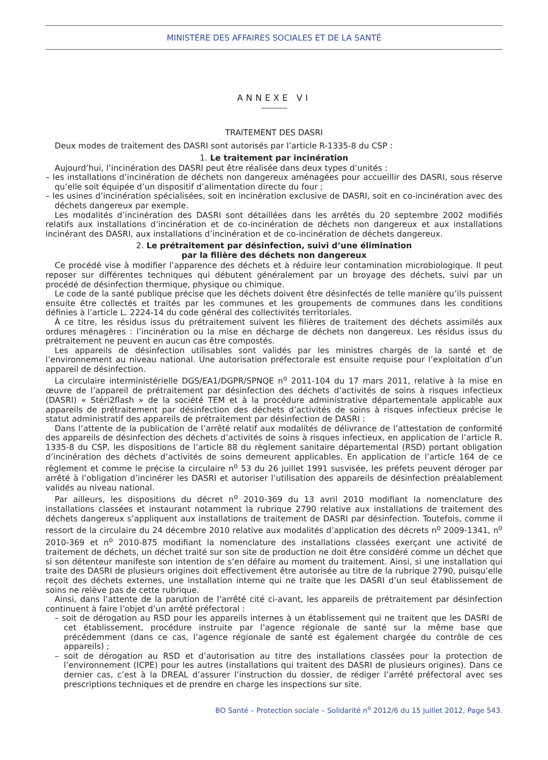MINISTÈRE DES AFFAIRES SOCIALES ET DE LA SANTÉ
ANNEXE VI
TRAITEMENT DES DASRI
Deux modes de traitement des DASRI sont autorisés par l’article R-1335-8 du CSP :
1. Le traitement par incinération
Aujourd’hui, l’incinération des DASRI peut être réalisée dans deux types d’unités :
– les installations d’incinération de déchets non dangereux aménagées pour accueillir des DASRI, sous réserve qu’elle soit équipée d’un dispositif d’alimentation directe du four ;
– les usines d’incinération spécialisées, soit en incinération exclusive de DASRI, soit en co-incinération avec des déchets dangereux par exemple.
Les modalités d’incinération des DASRI sont détaillées dans les arrêtés du 20 septembre 2002 modifiés relatifs aux installations d’incinération et de co-incinération de déchets non dangereux et aux installations incinérant des DASRI, aux installations d’incinération et de co-incinération de déchets dangereux.
2. Le prétraitement par désinfection, suivi d’une élimination
par la filière des déchets non dangereux
Ce procédé vise à modifier l’apparence des déchets et à réduire leur contamination microbiologique. Il peut reposer sur différentes techniques qui débutent généralement par un broyage des déchets, suivi par un procédé de désinfection thermique, physique ou chimique.
Le code de la santé publique précise que les déchets doivent être désinfectés de telle manière qu’ils puissent ensuite être collectés et traités par les communes et les groupements de communes dans les conditions définies à l’article L. 2224-14 du code général des collectivités territoriales.
À ce titre, les résidus issus du prétraitement suivent les filières de traitement des déchets assimilés aux ordures ménagères : l’incinération ou la mise en décharge de déchets non dangereux. Les résidus issus du prétraitement ne peuvent en aucun cas être compostés.
Les appareils de désinfection utilisables sont validés par les ministres chargés de la santé et de l’environnement au niveau national. Une autorisation préfectorale est ensuite requise pour l’exploitation d’un appareil de désinfection.
La circulaire interministérielle DGS/EA1/DGPR/SPNQE n<sup>o</sup> 2011-104 du 17 mars 2011, relative à la mise en œuvre de l’appareil de prétraitement par désinfection des déchets d’activités de soins à risques infectieux (DASRI) « Stéri2flash » de la société TEM et à la procédure administrative départementale applicable aux appareils de prétraitement par désinfection des déchets d’activités de soins à risques infectieux précise le statut administratif des appareils de prétraitement par désinfection de DASRI :
Dans l’attente de la publication de l’arrêté relatif aux modalités de délivrance de l’attestation de conformité des appareils de désinfection des déchets d’activités de soins à risques infectieux, en application de l’article R. 1335-8 du CSP, les dispositions de l’article 88 du règlement sanitaire départemental (RSD) portant obligation d’incinération des déchets d’activités de soins demeurent applicables. En application de l’article 164 de ce règlement et comme le précise la circulaire n<sup>o</sup> 53 du 26 juillet 1991 susvisée, les préfets peuvent déroger par arrêté à l’obligation d’incinérer les DASRI et autoriser l’utilisation des appareils de désinfection préalablement validés au niveau national.
Par ailleurs, les dispositions du décret n<sup>o</sup> 2010-369 du 13 avril 2010 modifiant la nomenclature des installations classées et instaurant notamment la rubrique 2790 relative aux installations de traitement des déchets dangereux s’appliquent aux installations de traitement de DASRI par désinfection. Toutefois, comme il ressort de la circulaire du 24 décembre 2010 relative aux modalités d’application des décrets n<sup>o</sup> 2009-1341, n<sup>o</sup> 2010-369 et n<sup>o</sup> 2010-875 modifiant la nomenclature des installations classées exerçant une activité de traitement de déchets, un déchet traité sur son site de production ne doit être considéré comme un déchet que si son détenteur manifeste son intention de s’en défaire au moment du traitement. Ainsi, si une installation qui traite des DASRI de plusieurs origines doit effectivement être autorisée au titre de la rubrique 2790, puisqu’elle reçoit des déchets externes, une installation interne qui ne traite que les DASRI d’un seul établissement de soins ne relève pas de cette rubrique.
Ainsi, dans l’attente de la parution de l’arrêté cité ci-avant, les appareils de prétraitement par désinfection continuent à faire l’objet d’un arrêté préfectoral :
– soit de dérogation au RSD pour les appareils internes à un établissement qui ne traitent que les DASRI de cet établissement, procédure instruite par l’agence régionale de santé sur la même base que précédemment (dans ce cas, l’agence régionale de santé est également chargée du contrôle de ces appareils) ;
– soit de dérogation au RSD et d’autorisation au titre des installations classées pour la protection de l’environnement (ICPE) pour les autres (installations qui traitent des DASRI de plusieurs origines). Dans ce dernier cas, c’est à la DREAL d’assurer l’instruction du dossier, de rédiger l’arrêté préfectoral avec ses prescriptions techniques et de prendre en charge les inspections sur site.
BO Santé – Protection sociale – Solidarité n<sup>o</sup> 2012/6 du 15 juillet 2012, Page 543.